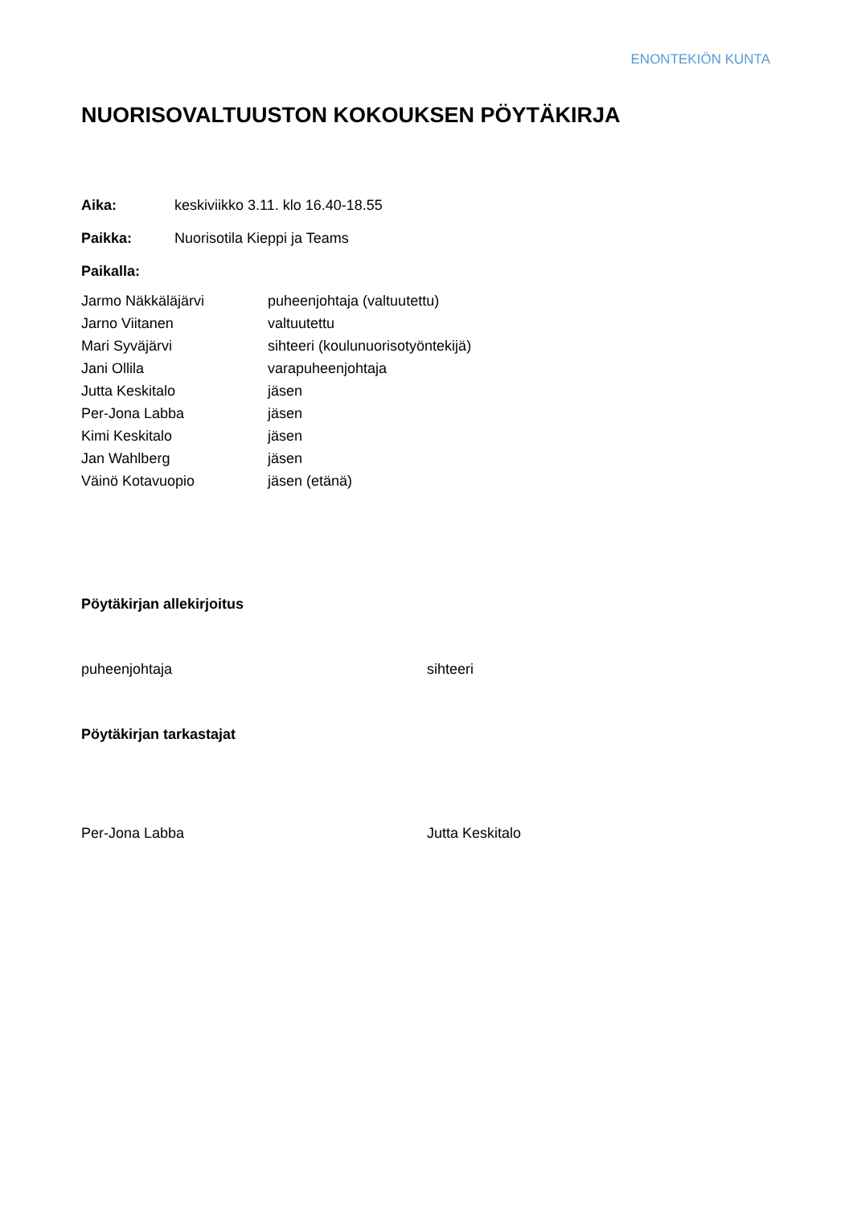ENONTEKIÖN KUNTA
NUORISOVALTUUSTON KOKOUKSEN PÖYTÄKIRJA
Aika: keskiviikko 3.11. klo 16.40-18.55
Paikka: Nuorisotila Kieppi ja Teams
Paikalla:
| Jarmo Näkkäläjärvi | puheenjohtaja (valtuutettu) |
| Jarno Viitanen | valtuutettu |
| Mari Syväjärvi | sihteeri (koulunuorisotyöntekijä) |
| Jani Ollila | varapuheenjohtaja |
| Jutta Keskitalo | jäsen |
| Per-Jona Labba | jäsen |
| Kimi Keskitalo | jäsen |
| Jan Wahlberg | jäsen |
| Väinö Kotavuopio | jäsen (etänä) |
Pöytäkirjan allekirjoitus
puheenjohtaja sihteeri
Pöytäkirjan tarkastajat
Per-Jona Labba Jutta Keskitalo